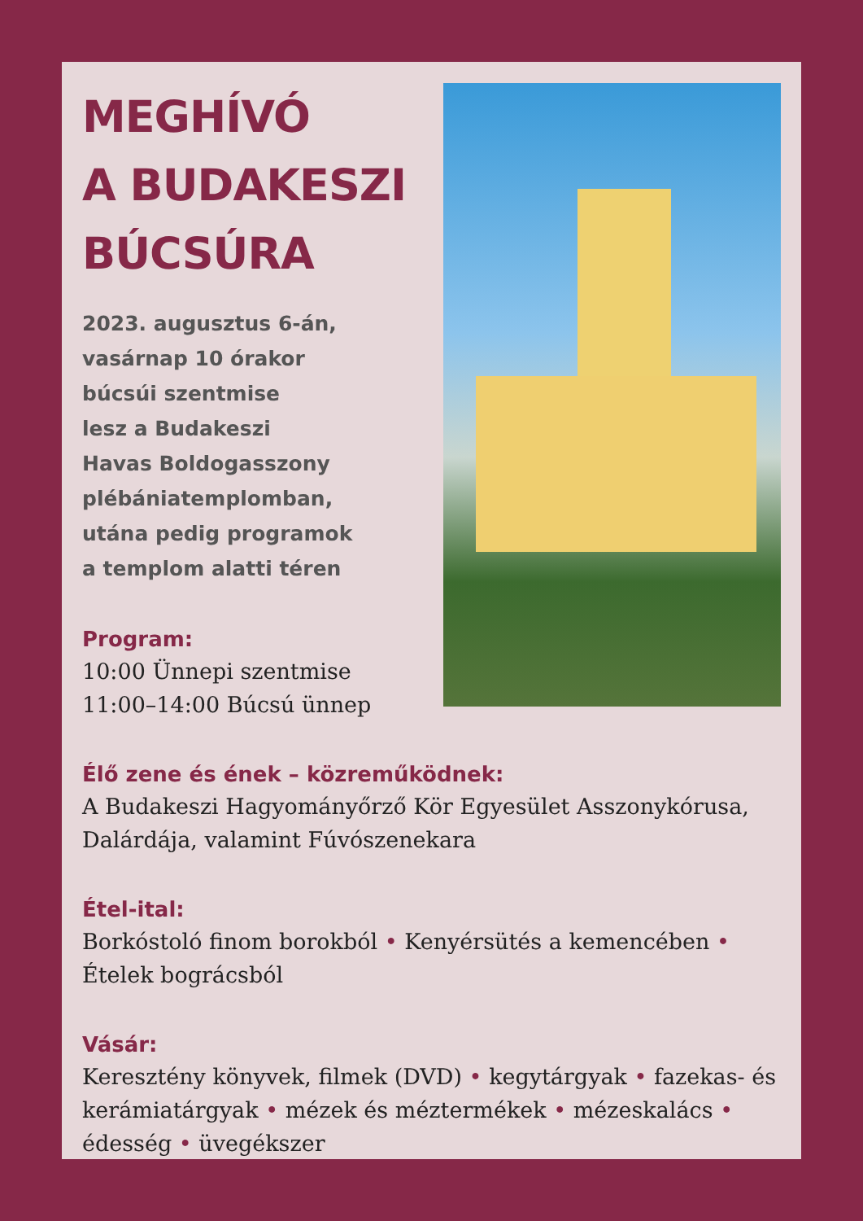MEGHÍVÓ
A BUDAKESZI
BÚCSÚRA
2023. augusztus 6-án,
vasárnap 10 órakor
búcsúi szentmise
lesz a Budakeszi
Havas Boldogasszony
plébániatemplomban,
utána pedig programok
a templom alatti téren
Program:
10:00 Ünnepi szentmise
11:00–14:00 Búcsú ünnep
Élő zene és ének – közreműködnek:
A Budakeszi Hagyományőrző Kör Egyesület Asszonykórusa, Dalárdája, valamint Fúvószenekara
Étel-ital:
Borkóstoló finom borokból • Kenyérsütés a kemencében • Ételek bográcsból
Vásár:
Keresztény könyvek, filmek (DVD) • kegytárgyak • fazekas- és kerámiatárgyak • mézek és méztermékek • mézeskalács • édesség • üvegékszer